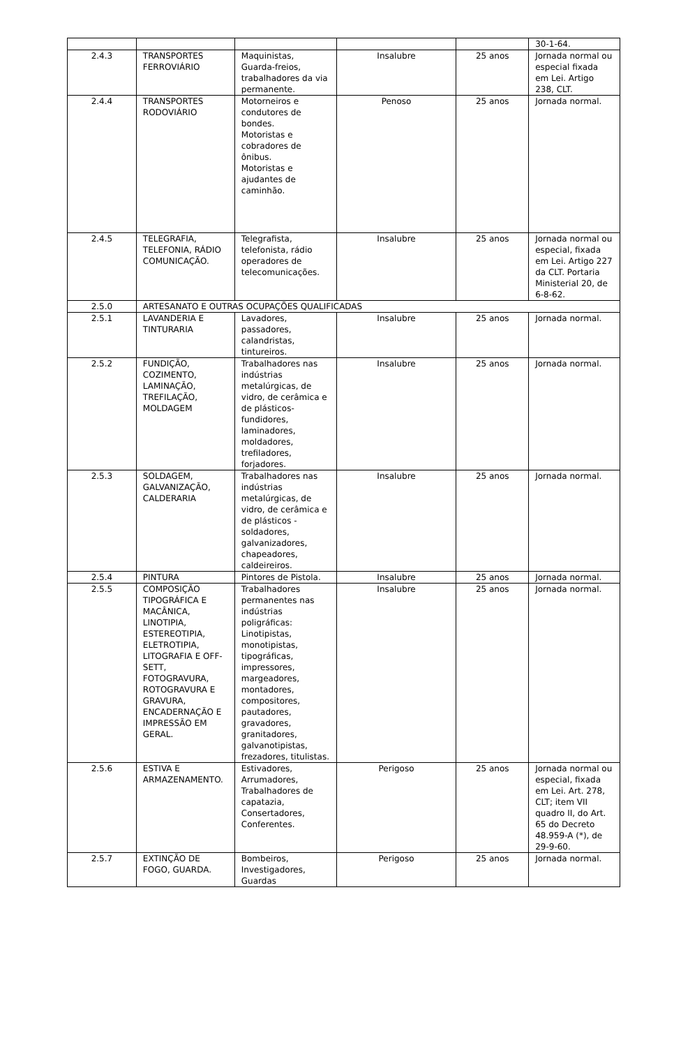| | | | | | 30-1-64. |
| 2.4.3 | TRANSPORTES FERROVIÁRIO | Maquinistas, Guarda-freios, trabalhadores da via permanente. | Insalubre | 25 anos | Jornada normal ou especial fixada em Lei. Artigo 238, CLT. |
| 2.4.4 | TRANSPORTES RODOVIÁRIO | Motorneiros e condutores de bondes. Motoristas e cobradores de ônibus. Motoristas e ajudantes de caminhão. | Penoso | 25 anos | Jornada normal. |
| 2.4.5 | TELEGRAFIA, TELEFONIA, RÁDIO COMUNICAÇÃO. | Telegrafista, telefonista, rádio operadores de telecomunicações. | Insalubre | 25 anos | Jornada normal ou especial, fixada em Lei. Artigo 227 da CLT. Portaria Ministerial 20, de 6-8-62. |
| 2.5.0 | ARTESANATO E OUTRAS OCUPAÇÕES QUALIFICADAS | | | | |
| 2.5.1 | LAVANDERIA E TINTURARIA | Lavadores, passadores, calandristas, tintureiros. | Insalubre | 25 anos | Jornada normal. |
| 2.5.2 | FUNDIÇÃO, COZIMENTO, LAMINAÇÃO, TREFILAÇÃO, MOLDAGEM | Trabalhadores nas indústrias metalúrgicas, de vidro, de cerâmica e de plásticos-fundidores, laminadores, moldadores, trefiladores, forjadores. | Insalubre | 25 anos | Jornada normal. |
| 2.5.3 | SOLDAGEM, GALVANIZAÇÃO, CALDERARIA | Trabalhadores nas indústrias metalúrgicas, de vidro, de cerâmica e de plásticos - soldadores, galvanizadores, chapeadores, caldeireiros. | Insalubre | 25 anos | Jornada normal. |
| 2.5.4 | PINTURA | Pintores de Pistola. | Insalubre | 25 anos | Jornada normal. |
| 2.5.5 | COMPOSIÇÃO TIPOGRÁFICA E MACÂNICA, LINOTIPIA, ESTEREOTIPIA, ELETROTIPIA, LITOGRAFIA E OFF-SETT, FOTOGRAVURA, ROTOGRAVURA E GRAVURA, ENCADERNAÇÃO E IMPRESSÃO EM GERAL. | Trabalhadores permanentes nas indústrias poligráficas: Linotipistas, monotipistas, tipográficas, impressores, margeadores, montadores, compositores, pautadores, gravadores, granitadores, galvanotipistas, frezadores, titulistas. | Insalubre | 25 anos | Jornada normal. |
| 2.5.6 | ESTIVA E ARMAZENAMENTO. | Estivadores, Arrumadores, Trabalhadores de capatazia, Consertadores, Conferentes. | Perigoso | 25 anos | Jornada normal ou especial, fixada em Lei. Art. 278, CLT; item VII quadro II, do Art. 65 do Decreto 48.959-A (*), de 29-9-60. |
| 2.5.7 | EXTINÇÃO DE FOGO, GUARDA. | Bombeiros, Investigadores, Guardas | Perigoso | 25 anos | Jornada normal. |